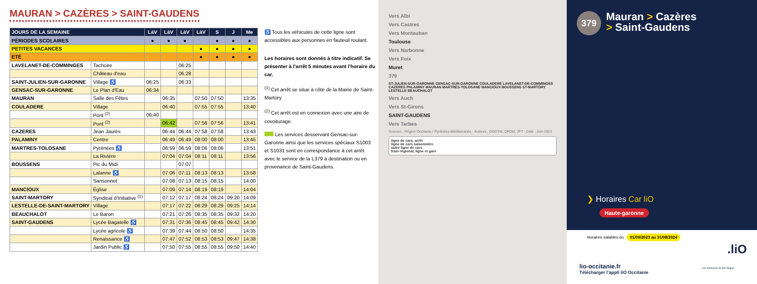MAURAN > CAZÈRES > SAINT-GAUDENS
| JOURS DE LA SEMAINE | | LàV | LàV | LàV | LàV | S | J | Me |
| --- | --- | --- | --- | --- | --- | --- | --- | --- |
| PÉRIODES SCOLAIRES | | ● | ● | ● | | ● | ● | ● |
| PETITES VACANCES | | | | | ● | ● | ● | ● |
| ETÉ | | | | | ● | ● | ● | ● |
| LAVELANET-DE-COMMINGES | Tachoire | | | 06:25 | | | | |
| | Château d'eau | | | 06:28 | | | | |
| SAINT-JULIEN-SUR-GARONNE | Village ♿ | 06:25 | | 06:33 | | | | |
| GENSAC-SUR-GARONNE | Le Plan d'Eau | 06:34 | | | | | | |
| MAURAN | Salle des Fêtes | | 06:35 | | 07:50 | 07:50 | | 13:35 |
| COULADERE | Village | | 06:40 | | 07:55 | 07:55 | | 13:40 |
| | Pont <sup>(2)</sup> | 06:40 | | | | | | |
| | Pont <sup>(2)</sup> | | 06:42 | | 07:56 | 07:56 | | 13:41 |
| CAZERES | Jean Jaurès | | 06:44 | 06:44 | 07:58 | 07:58 | | 13:43 |
| PALAMINY | Centre | | 06:49 | 06:49 | 08:00 | 08:00 | | 13:45 |
| MARTRES-TOLOSANE | Pyrénées ♿ | | 06:59 | 06:59 | 08:06 | 08:06 | | 13:51 |
| | La Rivière | | 07:04 | 07:04 | 08:11 | 08:11 | | 13:56 |
| BOUSSENS | Pic du Midi | | | 07:07 | | | | |
| | Lalanne ♿ | | 07:06 | 07:11 | 08:13 | 08:13 | | 13:58 |
| | Sansonnet | | 07:08 | 07:13 | 08:15 | 08:15 | | 14:00 |
| MANCIOUX | Eglise | | 07:09 | 07:14 | 08:19 | 08:19 | | 14:04 |
| SAINT-MARTORY | Syndicat d'Initiative <sup>(1)</sup> | | 07:12 | 07:17 | 08:24 | 08:24 | 09:20 | 14:09 |
| LESTELLE-DE-SAINT-MARTORY | Village | | 07:17 | 07:22 | 08:29 | 08:29 | 09:25 | 14:14 |
| BEAUCHALOT | Le Baron | | 07:21 | 07:26 | 08:35 | 08:35 | 09:32 | 14:20 |
| SAINT-GAUDENS | Lycée Bagatelle ♿ | | 07:31 | 07:36 | 08:45 | 08:45 | 09:42 | 14:30 |
| | Lycée agricole ♿ | | 07:39 | 07:44 | 08:50 | 08:50 | | 14:35 |
| | Renaissance ♿ | | 07:47 | 07:52 | 08:53 | 08:53 | 09:47 | 14:38 |
| | Jardin Public ♿ | | 07:50 | 07:55 | 08:55 | 08:55 | 09:50 | 14:40 |
♿ Tous les véhicules de cette ligne sont accessibles aux personnes en fauteuil roulant.
Les horaires sont donnés à titre indicatif. Se présenter à l'arrêt 5 minutes avant l'horaire du car.
<sup>(1)</sup> Cet arrêt se situe à côté de la Mairie de Saint-Martory
<sup>(2)</sup> Cet arrêt est en connexion avec une aire de covoiturage.
Les services desservant Gensac-sur-Garonne ainsi que les services spéciaux S1003 et S1031 sont en correspondance à cet arrêt avec le service de la L379 à destination ou en provenance de Saint-Gaudens.
Vers Albi
Vers Castres
Vers Montauban
Toulouse
Vers Narbonne
Vers Foix
Muret
379
ST-JULIEN-SUR-GARONNE GENSAC-SUR-GARONNE COULADERE LAVELANET-DE-COMMINGES CAZERES PALAMINY MAURAN MARTRES-TOLOSANE MANCIOUX BOUSSENS ST-MARTORY LESTELLE BEAUCHALOT
Vers Auch
Vers St-Girons
SAINT-GAUDENS
Vers Tarbes
Sources : Région Occitanie / Pyrénées-Méditerranée · Auteurs : DGDTM, DPOM, JPT · Date : Juin 2023
ligne de cars, arrêt
ligne de cars saisonnière
autre ligne de cars
train régional, ligne et gare
379 Mauran > Cazères
> Saint-Gaudens
❯ Horaires Car liO
Haute-garonne
Horaires valables du 01/09/2023 au 31/08/2024
lio-occitanie.fr
Télécharger l'appli liO Occitanie
.liO
Les transports de Ma Région